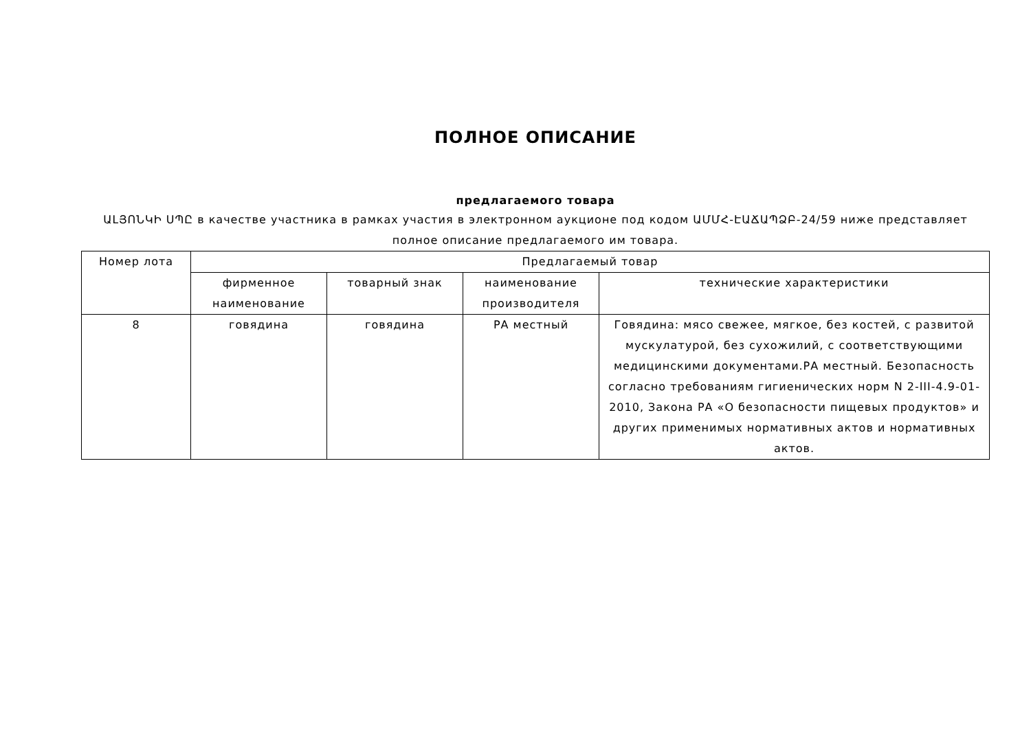ПОЛНОЕ ОПИСАНИЕ
предлагаемого товара
ԱԼՅՈՆԿԻ ՍՊԸ в качестве участника в рамках участия в электронном аукционе под кодом ԱՄՄՀ-ԷԱՃԱՊՁԲ-24/59 ниже представляет полное описание предлагаемого им товара.
| Номер лота | Предлагаемый товар | | | |
| | фирменное наименование | товарный знак | наименование производителя | технические характеристики |
| 8 | говядина | говядина | РА местный | Говядина: мясо свежее, мягкое, без костей, с развитой мускулатурой, без сухожилий, с соответствующими медицинскими документами.РА местный. Безопасность согласно требованиям гигиенических норм N 2-III-4.9-01-2010, Закона РА «О безопасности пищевых продуктов» и других применимых нормативных актов и нормативных актов. |